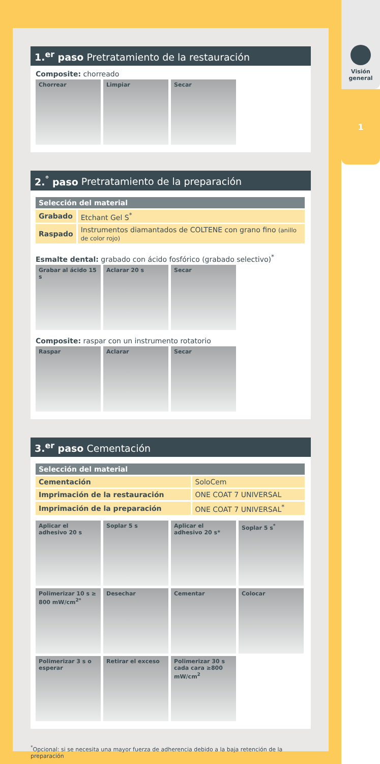Visión
general
1
1.<sup>er</sup> paso Pretratamiento de la restauración
Composite: chorreado
Chorrear Limpiar Secar
2.<sup>°</sup> paso Pretratamiento de la preparación
| Selección del material | |
| --- | --- |
| Grabado | Etchant Gel S<sup>*</sup> |
| Raspado | Instrumentos diamantados de COLTENE con grano fino (anillo de color rojo) |
Esmalte dental: grabado con ácido fosfórico (grabado selectivo)<sup>*</sup>
Grabar al ácido 15 s
Aclarar 20 s Secar
Composite: raspar con un instrumento rotatorio
Raspar Aclarar Secar
3.<sup>er</sup> paso Cementación
| Selección del material | |
| --- | --- |
| Cementación | SoloCem |
| Imprimación de la restauración | ONE COAT 7 UNIVERSAL |
| Imprimación de la preparación | ONE COAT 7 UNIVERSAL<sup>*</sup> |
Aplicar el adhesivo 20 s
Soplar 5 s Aplicar el adhesivo 20 s*
Soplar 5 s<sup>*</sup>
Polimerizar 10 s ≥ 800 mW/cm<sup>2*</sup>
Desechar Cementar Colocar
Polimerizar 3 s o esperar
Retirar el exceso Polimerizar 30 s cada cara ≥800 mW/cm<sup>2</sup>
<sup>*</sup> Opcional: si se necesita una mayor fuerza de adherencia debido a la baja retención de la preparación